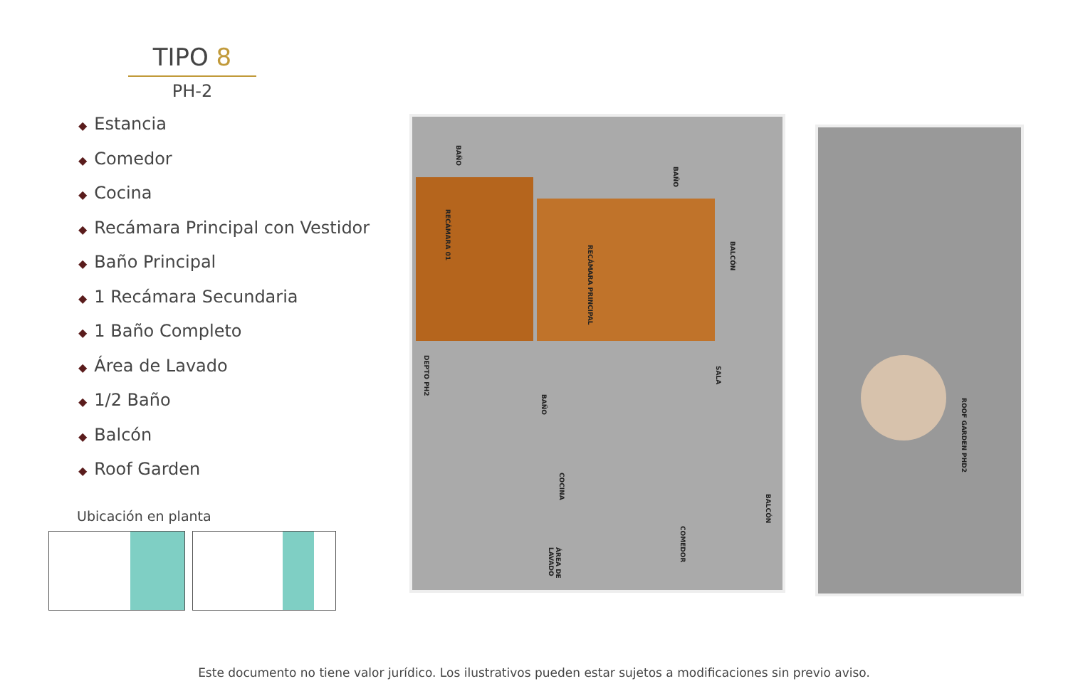TIPO 8
PH-2
◆ Estancia
◆ Comedor
◆ Cocina
◆ Recámara Principal con Vestidor
◆ Baño Principal
◆ 1 Recámara Secundaria
◆ 1 Baño Completo
◆ Área de Lavado
◆ 1/2 Baño
◆ Balcón
◆ Roof Garden
Ubicación en planta
RECÁMARA 01
BAÑO
RECÁMARA PRINCIPAL
BAÑO
BALCÓN
DEPTO PH2
BAÑO
SALA
COCINA
ÁREA DE LAVADO
COMEDOR
BALCÓN
ROOF GARDEN PHD2
Este documento no tiene valor jurídico. Los ilustrativos pueden estar sujetos a modificaciones sin previo aviso.